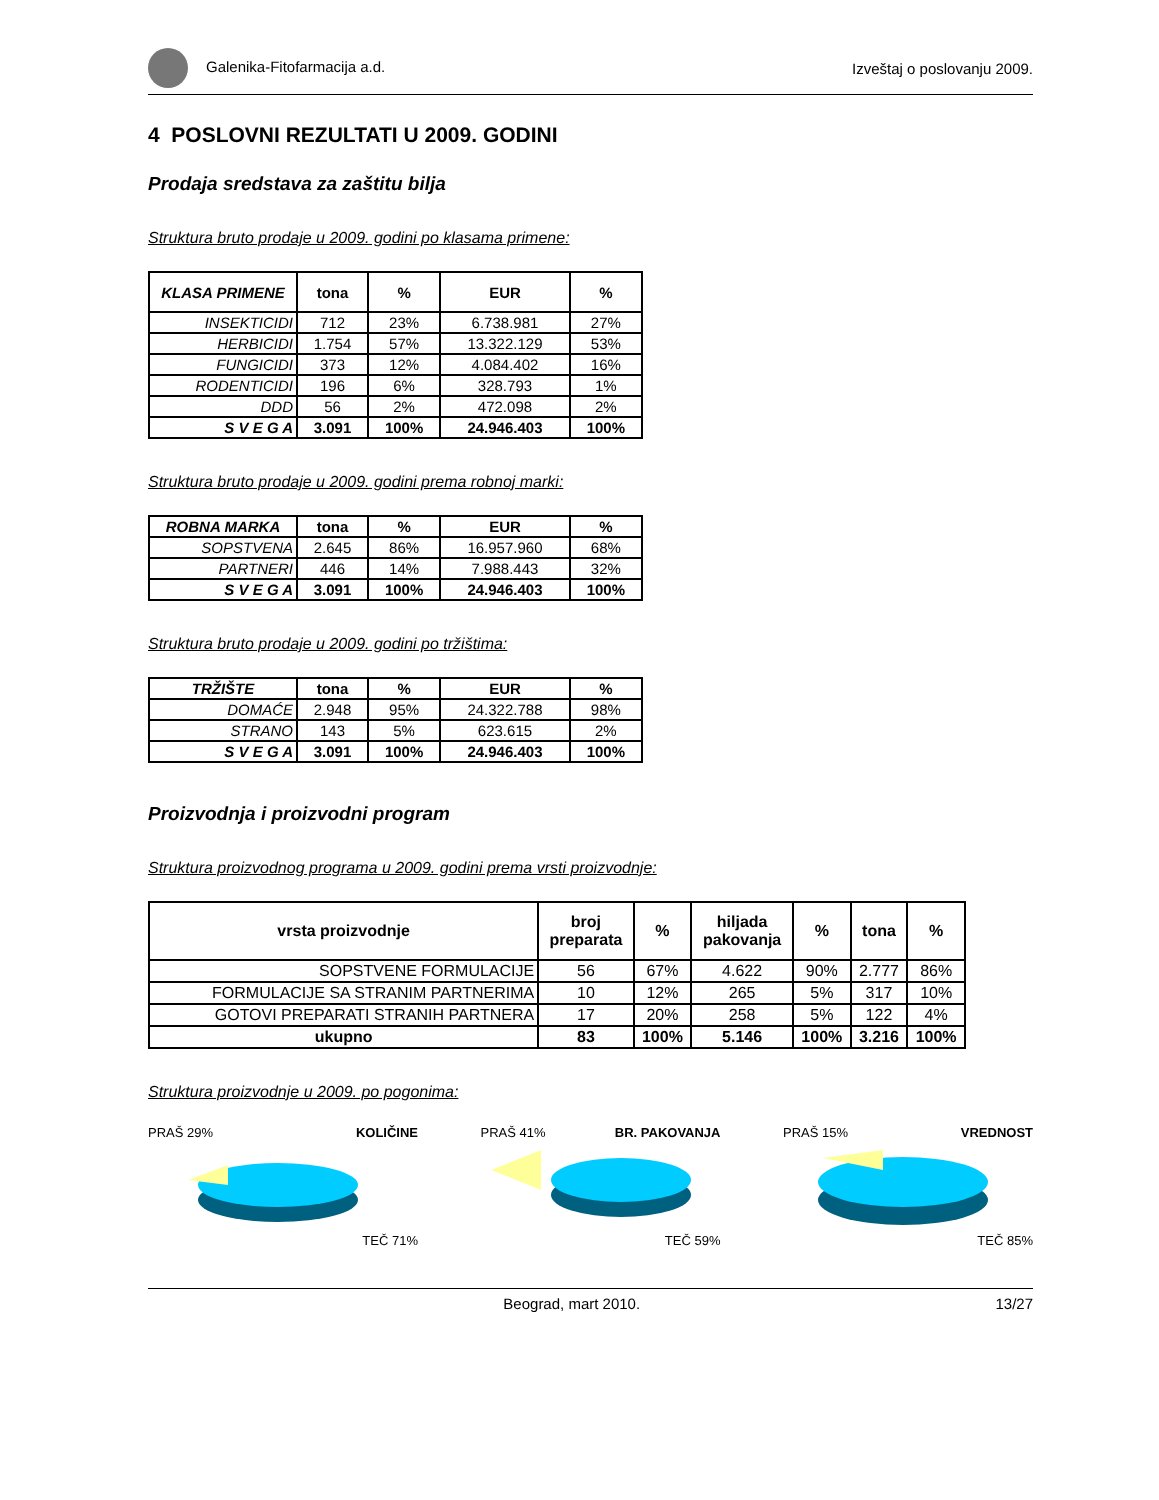Galenika-Fitofarmacija a.d. Izveštaj o poslovanju 2009.
4 POSLOVNI REZULTATI U 2009. GODINI
Prodaja sredstava za zaštitu bilja
Struktura bruto prodaje u 2009. godini po klasama primene:
| KLASA PRIMENE | tona | % | EUR | % |
| --- | --- | --- | --- | --- |
| INSEKTICIDI | 712 | 23% | 6.738.981 | 27% |
| HERBICIDI | 1.754 | 57% | 13.322.129 | 53% |
| FUNGICIDI | 373 | 12% | 4.084.402 | 16% |
| RODENTICIDI | 196 | 6% | 328.793 | 1% |
| DDD | 56 | 2% | 472.098 | 2% |
| S V E G A | 3.091 | 100% | 24.946.403 | 100% |
Struktura bruto prodaje u 2009. godini prema robnoj marki:
| ROBNA MARKA | tona | % | EUR | % |
| --- | --- | --- | --- | --- |
| SOPSTVENA | 2.645 | 86% | 16.957.960 | 68% |
| PARTNERI | 446 | 14% | 7.988.443 | 32% |
| S V E G A | 3.091 | 100% | 24.946.403 | 100% |
Struktura bruto prodaje u 2009. godini po tržištima:
| TRŽIŠTE | tona | % | EUR | % |
| --- | --- | --- | --- | --- |
| DOMAĆE | 2.948 | 95% | 24.322.788 | 98% |
| STRANO | 143 | 5% | 623.615 | 2% |
| S V E G A | 3.091 | 100% | 24.946.403 | 100% |
Proizvodnja i proizvodni program
Struktura proizvodnog programa u 2009. godini prema vrsti proizvodnje:
| vrsta proizvodnje | broj preparata | % | hiljada pakovanja | % | tona | % |
| --- | --- | --- | --- | --- | --- | --- |
| SOPSTVENE FORMULACIJE | 56 | 67% | 4.622 | 90% | 2.777 | 86% |
| FORMULACIJE SA STRANIM PARTNERIMA | 10 | 12% | 265 | 5% | 317 | 10% |
| GOTOVI PREPARATI STRANIH PARTNERA | 17 | 20% | 258 | 5% | 122 | 4% |
| ukupno | 83 | 100% | 5.146 | 100% | 3.216 | 100% |
Struktura proizvodnje u 2009. po pogonima:
KOLIČINE
PRAŠ 29%
TEČ 71%
BR. PAKOVANJA
PRAŠ 41%
TEČ 59%
VREDNOST
PRAŠ 15%
TEČ 85%
Beograd, mart 2010. 13/27